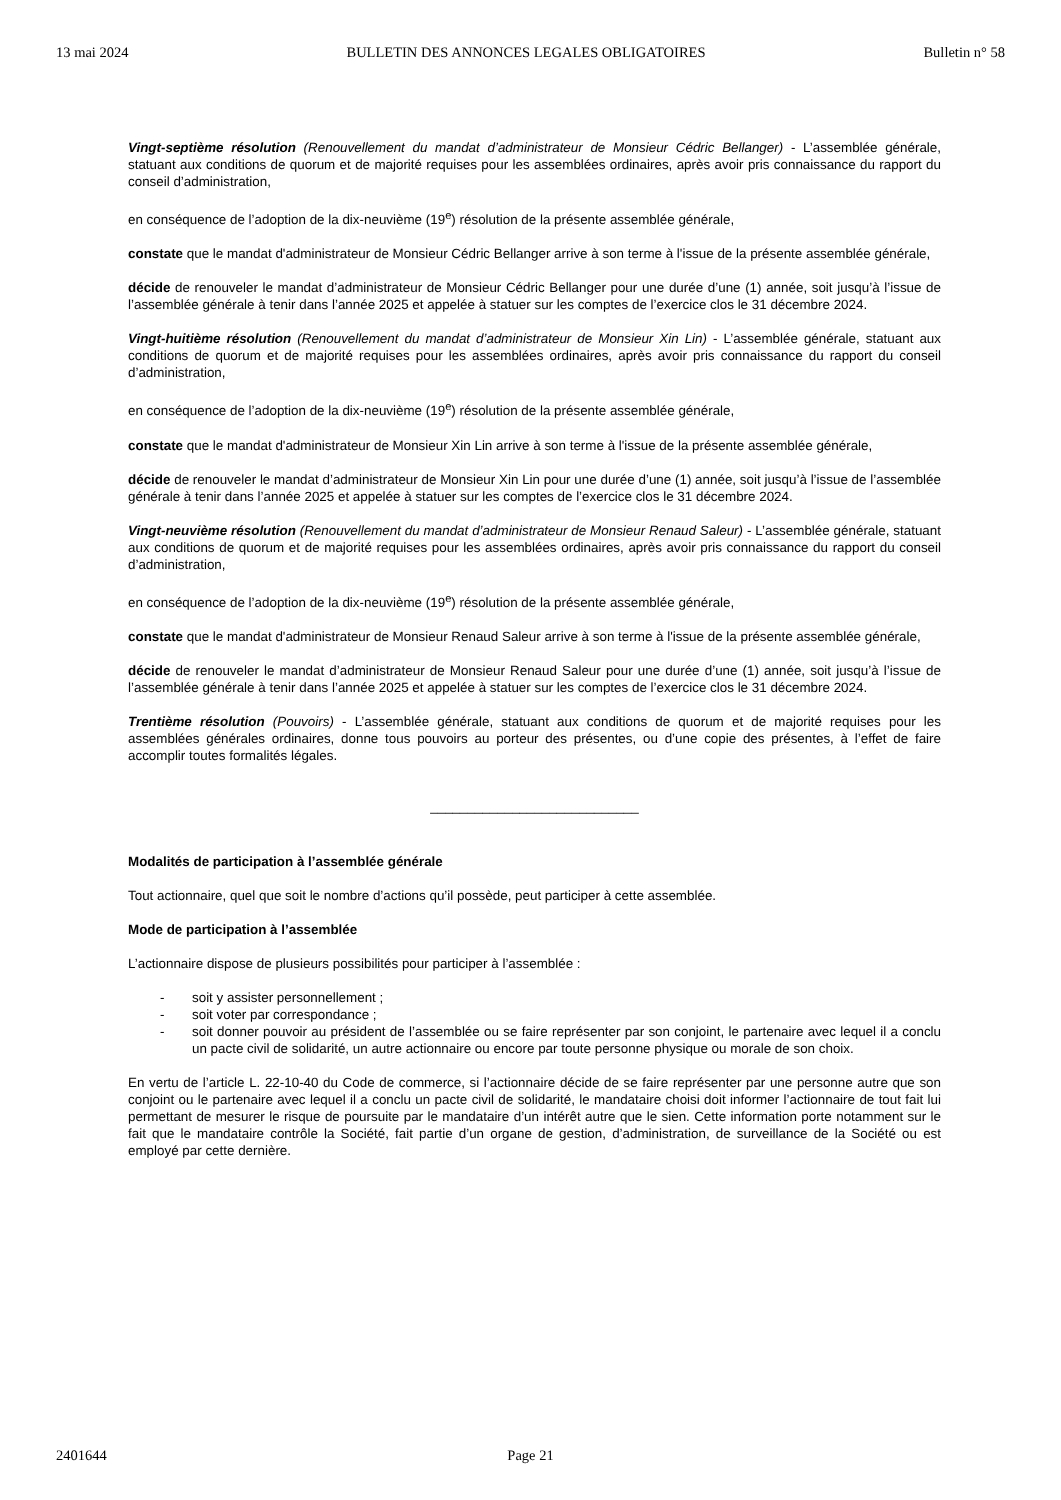13 mai 2024 BULLETIN DES ANNONCES LEGALES OBLIGATOIRES Bulletin n° 58
Vingt-septième résolution (Renouvellement du mandat d’administrateur de Monsieur Cédric Bellanger) - L’assemblée générale, statuant aux conditions de quorum et de majorité requises pour les assemblées ordinaires, après avoir pris connaissance du rapport du conseil d’administration,
en conséquence de l’adoption de la dix-neuvième (19<sup>e</sup>) résolution de la présente assemblée générale,
constate que le mandat d'administrateur de Monsieur Cédric Bellanger arrive à son terme à l'issue de la présente assemblée générale,
décide de renouveler le mandat d’administrateur de Monsieur Cédric Bellanger pour une durée d’une (1) année, soit jusqu’à l’issue de l’assemblée générale à tenir dans l’année 2025 et appelée à statuer sur les comptes de l’exercice clos le 31 décembre 2024.
Vingt-huitième résolution (Renouvellement du mandat d’administrateur de Monsieur Xin Lin) - L’assemblée générale, statuant aux conditions de quorum et de majorité requises pour les assemblées ordinaires, après avoir pris connaissance du rapport du conseil d’administration,
en conséquence de l’adoption de la dix-neuvième (19<sup>e</sup>) résolution de la présente assemblée générale,
constate que le mandat d'administrateur de Monsieur Xin Lin arrive à son terme à l'issue de la présente assemblée générale,
décide de renouveler le mandat d’administrateur de Monsieur Xin Lin pour une durée d’une (1) année, soit jusqu’à l’issue de l’assemblée générale à tenir dans l’année 2025 et appelée à statuer sur les comptes de l’exercice clos le 31 décembre 2024.
Vingt-neuvième résolution (Renouvellement du mandat d’administrateur de Monsieur Renaud Saleur) - L’assemblée générale, statuant aux conditions de quorum et de majorité requises pour les assemblées ordinaires, après avoir pris connaissance du rapport du conseil d’administration,
en conséquence de l’adoption de la dix-neuvième (19<sup>e</sup>) résolution de la présente assemblée générale,
constate que le mandat d'administrateur de Monsieur Renaud Saleur arrive à son terme à l'issue de la présente assemblée générale,
décide de renouveler le mandat d’administrateur de Monsieur Renaud Saleur pour une durée d’une (1) année, soit jusqu’à l’issue de l’assemblée générale à tenir dans l’année 2025 et appelée à statuer sur les comptes de l’exercice clos le 31 décembre 2024.
Trentième résolution (Pouvoirs) - L’assemblée générale, statuant aux conditions de quorum et de majorité requises pour les assemblées générales ordinaires, donne tous pouvoirs au porteur des présentes, ou d’une copie des présentes, à l’effet de faire accomplir toutes formalités légales.
____________________________
Modalités de participation à l’assemblée générale
Tout actionnaire, quel que soit le nombre d’actions qu’il possède, peut participer à cette assemblée.
Mode de participation à l’assemblée
L’actionnaire dispose de plusieurs possibilités pour participer à l’assemblée :
- soit y assister personnellement ;
- soit voter par correspondance ;
- soit donner pouvoir au président de l’assemblée ou se faire représenter par son conjoint, le partenaire avec lequel il a conclu un pacte civil de solidarité, un autre actionnaire ou encore par toute personne physique ou morale de son choix.
En vertu de l’article L. 22-10-40 du Code de commerce, si l’actionnaire décide de se faire représenter par une personne autre que son conjoint ou le partenaire avec lequel il a conclu un pacte civil de solidarité, le mandataire choisi doit informer l’actionnaire de tout fait lui permettant de mesurer le risque de poursuite par le mandataire d’un intérêt autre que le sien. Cette information porte notamment sur le fait que le mandataire contrôle la Société, fait partie d’un organe de gestion, d’administration, de surveillance de la Société ou est employé par cette dernière.
2401644 Page 21